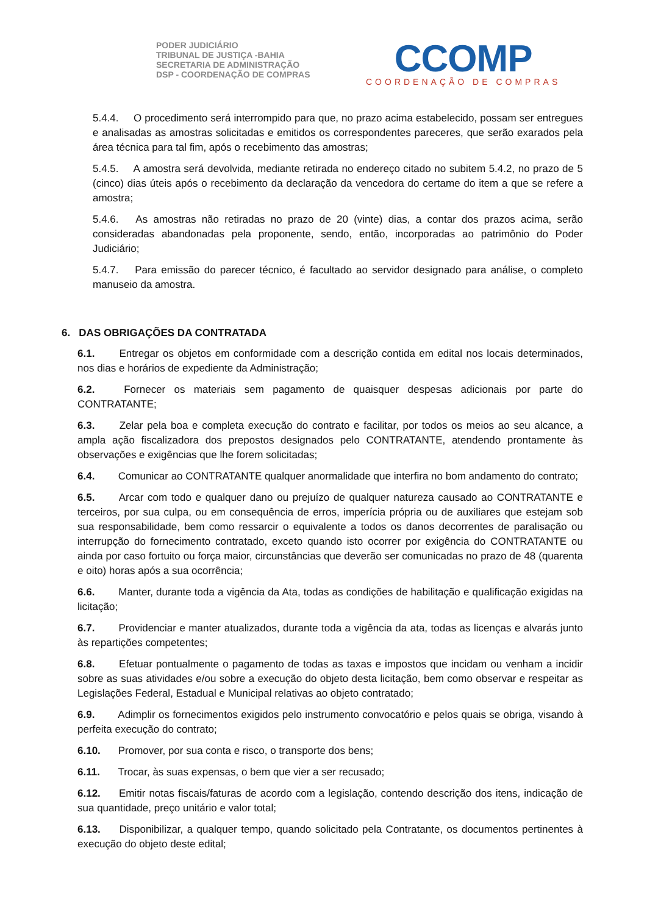PODER JUDICIÁRIO
TRIBUNAL DE JUSTIÇA -BAHIA
SECRETARIA DE ADMINISTRAÇÃO
DSP - COORDENAÇÃO DE COMPRAS
CCOMP
COORDENAÇÃO DE COMPRAS
5.4.4. O procedimento será interrompido para que, no prazo acima estabelecido, possam ser entregues e analisadas as amostras solicitadas e emitidos os correspondentes pareceres, que serão exarados pela área técnica para tal fim, após o recebimento das amostras;
5.4.5. A amostra será devolvida, mediante retirada no endereço citado no subitem 5.4.2, no prazo de 5 (cinco) dias úteis após o recebimento da declaração da vencedora do certame do item a que se refere a amostra;
5.4.6. As amostras não retiradas no prazo de 20 (vinte) dias, a contar dos prazos acima, serão consideradas abandonadas pela proponente, sendo, então, incorporadas ao patrimônio do Poder Judiciário;
5.4.7. Para emissão do parecer técnico, é facultado ao servidor designado para análise, o completo manuseio da amostra.
6. DAS OBRIGAÇÕES DA CONTRATADA
6.1. Entregar os objetos em conformidade com a descrição contida em edital nos locais determinados, nos dias e horários de expediente da Administração;
6.2. Fornecer os materiais sem pagamento de quaisquer despesas adicionais por parte do CONTRATANTE;
6.3. Zelar pela boa e completa execução do contrato e facilitar, por todos os meios ao seu alcance, a ampla ação fiscalizadora dos prepostos designados pelo CONTRATANTE, atendendo prontamente às observações e exigências que lhe forem solicitadas;
6.4. Comunicar ao CONTRATANTE qualquer anormalidade que interfira no bom andamento do contrato;
6.5. Arcar com todo e qualquer dano ou prejuízo de qualquer natureza causado ao CONTRATANTE e terceiros, por sua culpa, ou em consequência de erros, imperícia própria ou de auxiliares que estejam sob sua responsabilidade, bem como ressarcir o equivalente a todos os danos decorrentes de paralisação ou interrupção do fornecimento contratado, exceto quando isto ocorrer por exigência do CONTRATANTE ou ainda por caso fortuito ou força maior, circunstâncias que deverão ser comunicadas no prazo de 48 (quarenta e oito) horas após a sua ocorrência;
6.6. Manter, durante toda a vigência da Ata, todas as condições de habilitação e qualificação exigidas na licitação;
6.7. Providenciar e manter atualizados, durante toda a vigência da ata, todas as licenças e alvarás junto às repartições competentes;
6.8. Efetuar pontualmente o pagamento de todas as taxas e impostos que incidam ou venham a incidir sobre as suas atividades e/ou sobre a execução do objeto desta licitação, bem como observar e respeitar as Legislações Federal, Estadual e Municipal relativas ao objeto contratado;
6.9. Adimplir os fornecimentos exigidos pelo instrumento convocatório e pelos quais se obriga, visando à perfeita execução do contrato;
6.10. Promover, por sua conta e risco, o transporte dos bens;
6.11. Trocar, às suas expensas, o bem que vier a ser recusado;
6.12. Emitir notas fiscais/faturas de acordo com a legislação, contendo descrição dos itens, indicação de sua quantidade, preço unitário e valor total;
6.13. Disponibilizar, a qualquer tempo, quando solicitado pela Contratante, os documentos pertinentes à execução do objeto deste edital;